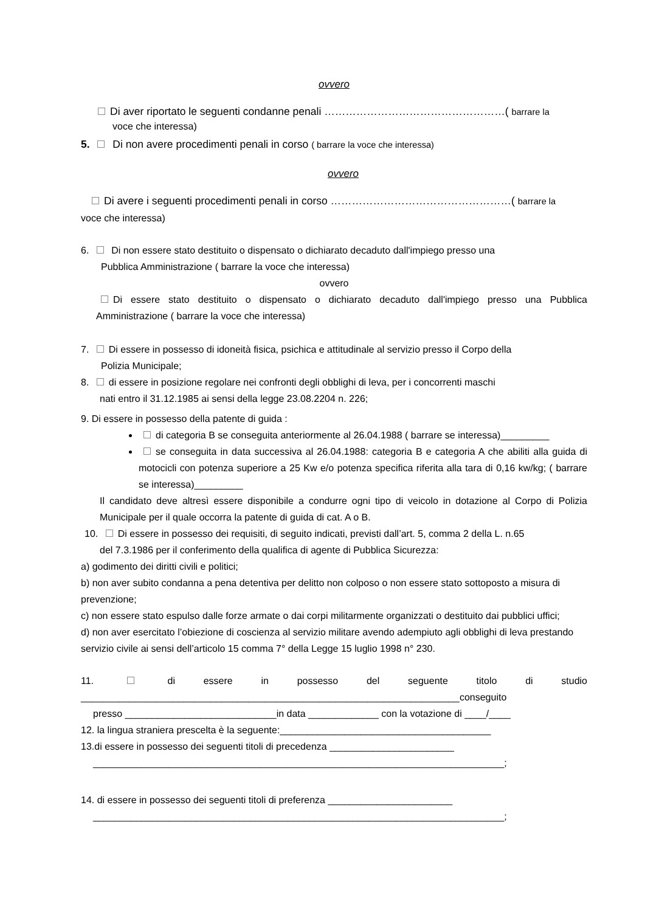ovvero
Di aver riportato le seguenti condanne penali ……………………………………………( barrare la
voce che interessa)
5. Di non avere procedimenti penali in corso ( barrare la voce che interessa)
ovvero
Di avere i seguenti procedimenti penali in corso ……………………………………………( barrare la
voce che interessa)
6. Di non essere stato destituito o dispensato o dichiarato decaduto dall'impiego presso una
Pubblica Amministrazione ( barrare la voce che interessa)
ovvero
Di essere stato destituito o dispensato o dichiarato decaduto dall'impiego presso una Pubblica Amministrazione ( barrare la voce che interessa)
7. Di essere in possesso di idoneità fisica, psichica e attitudinale al servizio presso il Corpo della
Polizia Municipale;
8. di essere in posizione regolare nei confronti degli obblighi di leva, per i concorrenti maschi
nati entro il 31.12.1985 ai sensi della legge 23.08.2204 n. 226;
9. Di essere in possesso della patente di guida :
di categoria B se conseguita anteriormente al 26.04.1988 ( barrare se interessa)_________
se conseguita in data successiva al 26.04.1988: categoria B e categoria A che abiliti alla guida di motocicli con potenza superiore a 25 Kw e/o potenza specifica riferita alla tara di 0,16 kw/kg; ( barrare se interessa)_________
Il candidato deve altresì essere disponibile a condurre ogni tipo di veicolo in dotazione al Corpo di Polizia Municipale per il quale occorra la patente di guida di cat. A o B.
10. Di essere in possesso dei requisiti, di seguito indicati, previsti dall’art. 5, comma 2 della L. n.65
del 7.3.1986 per il conferimento della qualifica di agente di Pubblica Sicurezza:
a) godimento dei diritti civili e politici;
b) non aver subito condanna a pena detentiva per delitto non colposo o non essere stato sottoposto a misura di prevenzione;
c) non essere stato espulso dalle forze armate o dai corpi militarmente organizzati o destituito dai pubblici uffici;
d) non aver esercitato l’obiezione di coscienza al servizio militare avendo adempiuto agli obblighi di leva prestando servizio civile ai sensi dell’articolo 15 comma 7° della Legge 15 luglio 1998 n° 230.
11. di essere in possesso del seguente titolo di studio
______________________________________________________________________conseguito
presso ____________________________in data _____________ con la votazione di ____/____
12. la lingua straniera prescelta è la seguente:_______________________________________
13.di essere in possesso dei seguenti titoli di precedenza _______________________
____________________________________________________________________________;
14. di essere in possesso dei seguenti titoli di preferenza _______________________
____________________________________________________________________________;